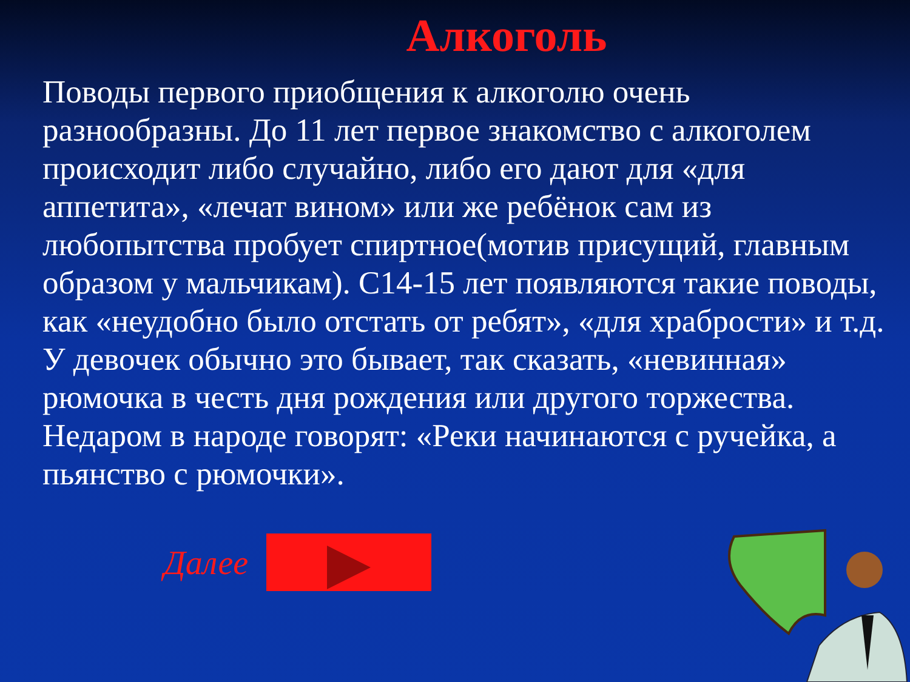Алкоголь
Поводы первого приобщения к алкоголю очень разнообразны. До 11 лет первое знакомство с алкоголем происходит либо случайно, либо его дают для «для аппетита», «лечат вином» или же ребёнок сам из любопытства пробует спиртное(мотив присущий, главным образом у мальчикам). С14-15 лет появляются такие поводы, как «неудобно было отстать от ребят», «для храбрости» и т.д. У девочек обычно это бывает, так сказать, «невинная» рюмочка в честь дня рождения или другого торжества. Недаром в народе говорят: «Реки начинаются с ручейка, а пьянство с рюмочки».
Далее